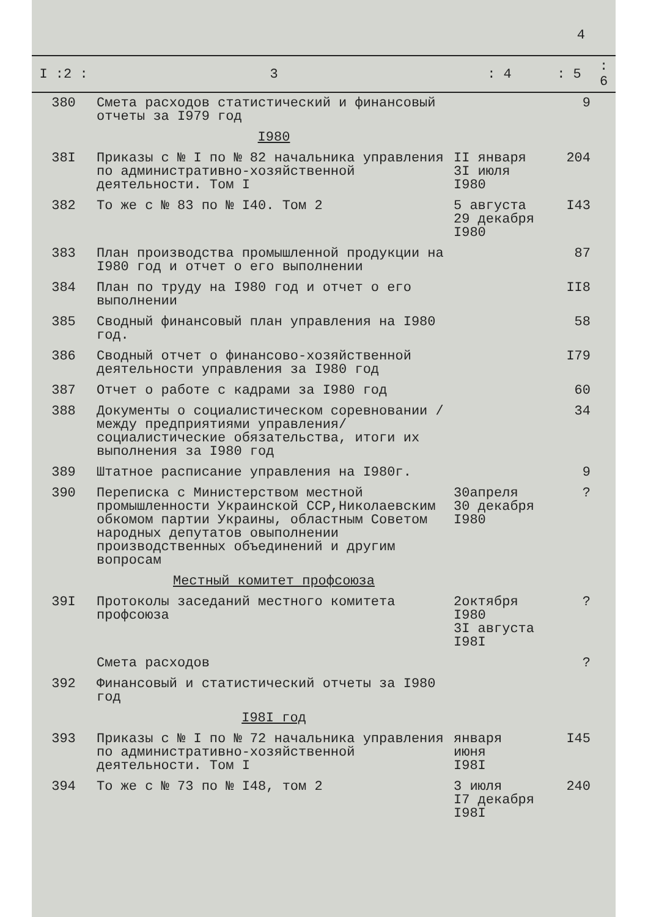4
| I :2 : | 3 | : 4 | : 5 | : 6 |
| --- | --- | --- | --- | --- |
| 380 | Смета расходов статистический и финансовый отчеты за I979 год | | 9 | |
| | I980 | | | |
| 38I | Приказы с № I по № 82 начальника управления по административно-хозяйственной деятельности. Том I | II января 3I июля I980 | 204 | |
| 382 | То же с № 83 по № I40. Том 2 | 5 августа 29 декабря I980 | I43 | |
| 383 | План производства промышленной продукции на I980 год и отчет о его выполнении | | 87 | |
| 384 | План по труду на I980 год и отчет о его выполнении | | II8 | |
| 385 | Сводный финансовый план управления на I980 год. | | 58 | |
| 386 | Сводный отчет о финансово-хозяйственной деятельности управления за I980 год | | I79 | |
| 387 | Отчет о работе с кадрами за I980 год | | 60 | |
| 388 | Документы о социалистическом соревновании /между предприятиями управления/ социалистические обязательства, итоги их выполнения за I980 год | | 34 | |
| 389 | Штатное расписание управления на I980г. | | 9 | |
| 390 | Переписка с Министерством местной промышленности Украинской ССР,Николаевским обкомом партии Украины, областным Советом народных депутатов овыполнении производственных объединений и другим вопросам | 30апреля 30 декабря I980 | ? | |
| | Местный комитет профсоюза | | | |
| 39I | Протоколы заседаний местного комитета профсоюза | 2октября I980 3I августа I98I | ? | |
| | Смета расходов | | ? | |
| 392 | Финансовый и статистический отчеты за I980 год | | | |
| | I98I год | | | |
| 393 | Приказы с № I по № 72 начальника управления по административно-хозяйственной деятельности. Том I | января июня I98I | I45 | |
| 394 | То же с № 73 по № I48, том 2 | 3 июля I7 декабря I98I | 240 | |